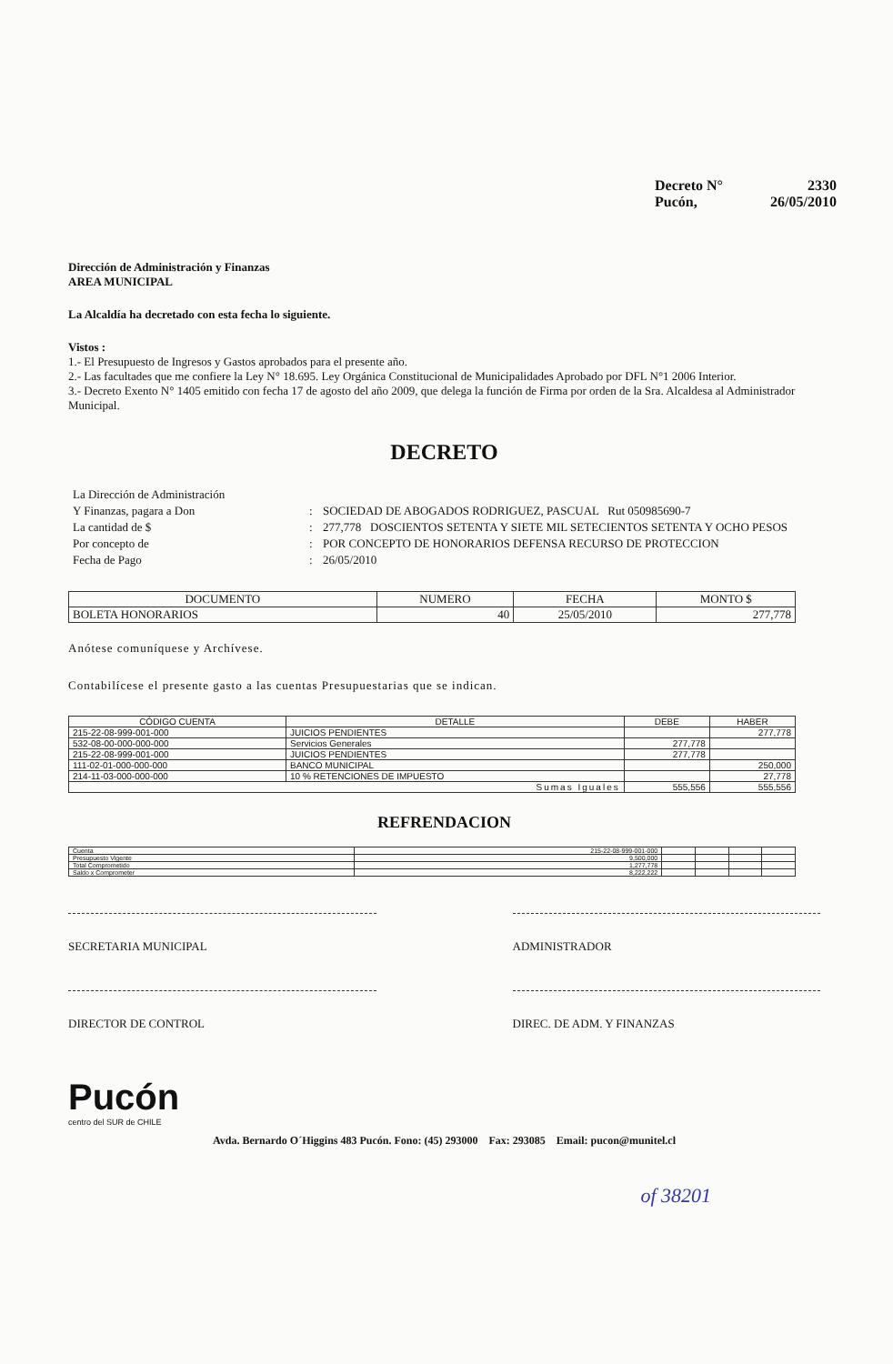Decreto N° 2330
Pucón, 26/05/2010
Dirección de Administración y Finanzas
AREA MUNICIPAL
La Alcaldía ha decretado con esta fecha lo siguiente.
Vistos :
1.- El Presupuesto de Ingresos y Gastos aprobados para el presente año.
2.- Las facultades que me confiere la Ley N° 18.695. Ley Orgánica Constitucional de Municipalidades Aprobado por DFL N°1 2006 Interior.
3.- Decreto Exento N° 1405 emitido con fecha 17 de agosto del año 2009, que delega la función de Firma por orden de la Sra. Alcaldesa al Administrador Municipal.
DECRETO
La Dirección de Administración Y Finanzas, pagara a Don: SOCIEDAD DE ABOGADOS RODRIGUEZ, PASCUAL Rut 050985690-7 La cantidad de $: 277,778 DOSCIENTOS SETENTA Y SIETE MIL SETECIENTOS SETENTA Y OCHO PESOS Por concepto de: POR CONCEPTO DE HONORARIOS DEFENSA RECURSO DE PROTECCION Fecha de Pago: 26/05/2010
| DOCUMENTO | NUMERO | FECHA | MONTO $ |
| --- | --- | --- | --- |
| BOLETA HONORARIOS | 40 | 25/05/2010 | 277,778 |
Anótese comuníquese y Archívese.
Contabilícese el presente gasto a las cuentas Presupuestarias que se indican.
| CÓDIGO CUENTA | DETALLE | DEBE | HABER |
| --- | --- | --- | --- |
| 215-22-08-999-001-000 | JUICIOS PENDIENTES | | 277,778 |
| 532-08-00-000-000-000 | Servicios Generales | 277,778 | |
| 215-22-08-999-001-000 | JUICIOS PENDIENTES | 277,778 | |
| 111-02-01-000-000-000 | BANCO MUNICIPAL | | 250,000 |
| 214-11-03-000-000-000 | 10 % RETENCIONES DE IMPUESTO | | 27,778 |
| Sumas Iguales | | 555,556 | 555,556 |
REFRENDACION
| Cuenta | 215-22-08-999-001-000 | | | | |
| Presupuesto Vigente | 9,500,000 | | | | |
| Total Comprometido | 1,277,778 | | | | |
| Saldo x Comprometer | 8,222,222 | | | | |
SECRETARIA MUNICIPAL
ADMINISTRADOR
DIRECTOR DE CONTROL
DIREC. DE ADM. Y FINANZAS
Pucón
centro del SUR de CHILE
Avda. Bernardo O´Higgins 483 Pucón. Fono: (45) 293000 Fax: 293085 Email: pucon@munitel.cl
of 38201